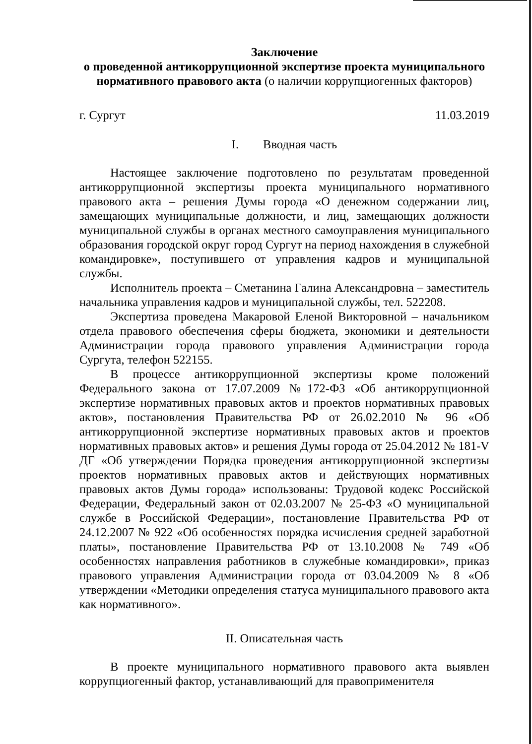Заключение
о проведенной антикоррупционной экспертизе проекта муниципального
нормативного правового акта (о наличии коррупциогенных факторов)
г. Сургут 11.03.2019
I. Вводная часть
Настоящее заключение подготовлено по результатам проведенной антикоррупционной экспертизы проекта муниципального нормативного правового акта – решения Думы города «О денежном содержании лиц, замещающих муниципальные должности, и лиц, замещающих должности муниципальной службы в органах местного самоуправления муниципального образования городской округ город Сургут на период нахождения в служебной командировке», поступившего от управления кадров и муниципальной службы.
Исполнитель проекта – Сметанина Галина Александровна – заместитель начальника управления кадров и муниципальной службы, тел. 522208.
Экспертиза проведена Макаровой Еленой Викторовной – начальником отдела правового обеспечения сферы бюджета, экономики и деятельности Администрации города правового управления Администрации города Сургута, телефон 522155.
В процессе антикоррупционной экспертизы кроме положений Федерального закона от 17.07.2009 №172-ФЗ «Об антикоррупционной экспертизе нормативных правовых актов и проектов нормативных правовых актов», постановления Правительства РФ от 26.02.2010 № 96 «Об антикоррупционной экспертизе нормативных правовых актов и проектов нормативных правовых актов» и решения Думы города от 25.04.2012 № 181-V ДГ «Об утверждении Порядка проведения антикоррупционной экспертизы проектов нормативных правовых актов и действующих нормативных правовых актов Думы города» использованы: Трудовой кодекс Российской Федерации, Федеральный закон от 02.03.2007 № 25-ФЗ «О муниципальной службе в Российской Федерации», постановление Правительства РФ от 24.12.2007 № 922 «Об особенностях порядка исчисления средней заработной платы», постановление Правительства РФ от 13.10.2008 № 749 «Об особенностях направления работников в служебные командировки», приказ правового управления Администрации города от 03.04.2009 № 8 «Об утверждении «Методики определения статуса муниципального правового акта как нормативного».
II. Описательная часть
В проекте муниципального нормативного правового акта выявлен коррупциогенный фактор, устанавливающий для правоприменителя